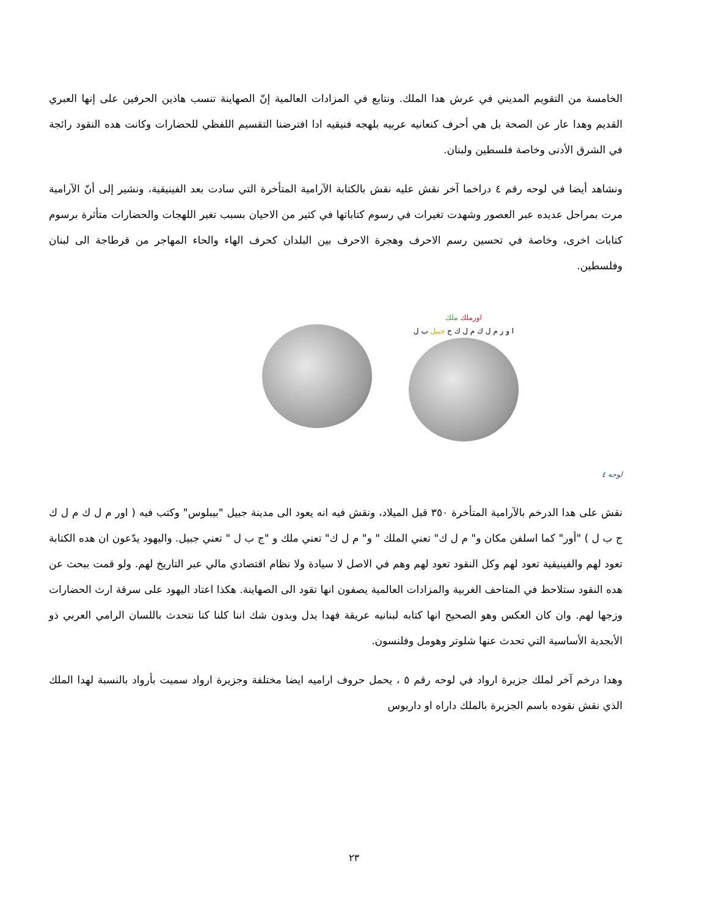الخامسة من التقويم المديني في عرش هدا الملك. ونتابع في المزادات العالمية إنّ الصهاينة تنسب هاذين الحرفين على إنها العبري القديم وهدا عار عن الصحة بل هي أحرف كنعانيه عربيه بلهجه فنيقيه ادا افترضنا التقسيم اللفظي للحضارات وكانت هده النقود رائجة في الشرق الأدنى وخاصة فلسطين ولبنان.
ونشاهد أيضا في لوحه رقم ٤ دراخما آخر نقش عليه نقش بالكتابة الآرامية المتأخرة التي سادت بعد الفينيقية، ونشير إلى أنّ الآرامية مرت بمراحل عديده عبر العصور وشهدت تغيرات في رسوم كتاباتها في كثير من الاحيان بسبب تغير اللهجات والحضارات متأثرة برسوم كتابات اخرى، وخاصة في تحسين رسم الاحرف وهجرة الاحرف بين البلدان كحرف الهاء والحاء المهاجر من قرطاجة الى لبنان وفلسطين.
اورملك ملك
ا و ر م ل ك م ل ك ج جبيل ب ل
لوحه ٤
نقش على هدا الدرخم بالآرامية المتأخرة ٣٥٠ قبل الميلاد، ونقش فيه انه يعود الى مدينة جبيل "بيبلوس" وكتب فيه ( اور م ل ك م ل ك ج ب ل ) "أور" كما اسلفن مكان و" م ل ك" تعني الملك " و" م ل ك" تعني ملك و "ج ب ل " تعني جبيل. واليهود يدّعون ان هده الكتابة تعود لهم والفينيقية تعود لهم وكل النقود تعود لهم وهم في الاصل لا سيادة ولا نظام اقتصادي مالي عبر التاريخ لهم. ولو قمت ببحث عن هده النقود ستلاحظ في المتاحف الغربية والمزادات العالمية يصفون انها تقود الى الصهاينة. هكذا اعتاد اليهود على سرقة ارث الحضارات وزجها لهم. وان كان العكس وهو الصحيح انها كتابه لبنانيه عريقة فهدا يدل وبدون شك اننا كلنا كنا نتحدث باللسان الرامي العربي ذو الأبجدية الأساسية التي تحدث عنها شلوتر وهومل وفلنسون.
وهدا درخم آخر لملك جزيرة ارواد في لوحه رقم ٥ ، يحمل حروف اراميه ايضا مختلفة وجزيرة ارواد سميت بأرواد بالنسبة لهدا الملك الذي نقش نقوده باسم الجزيرة بالملك داراه او داريوس
٢٣